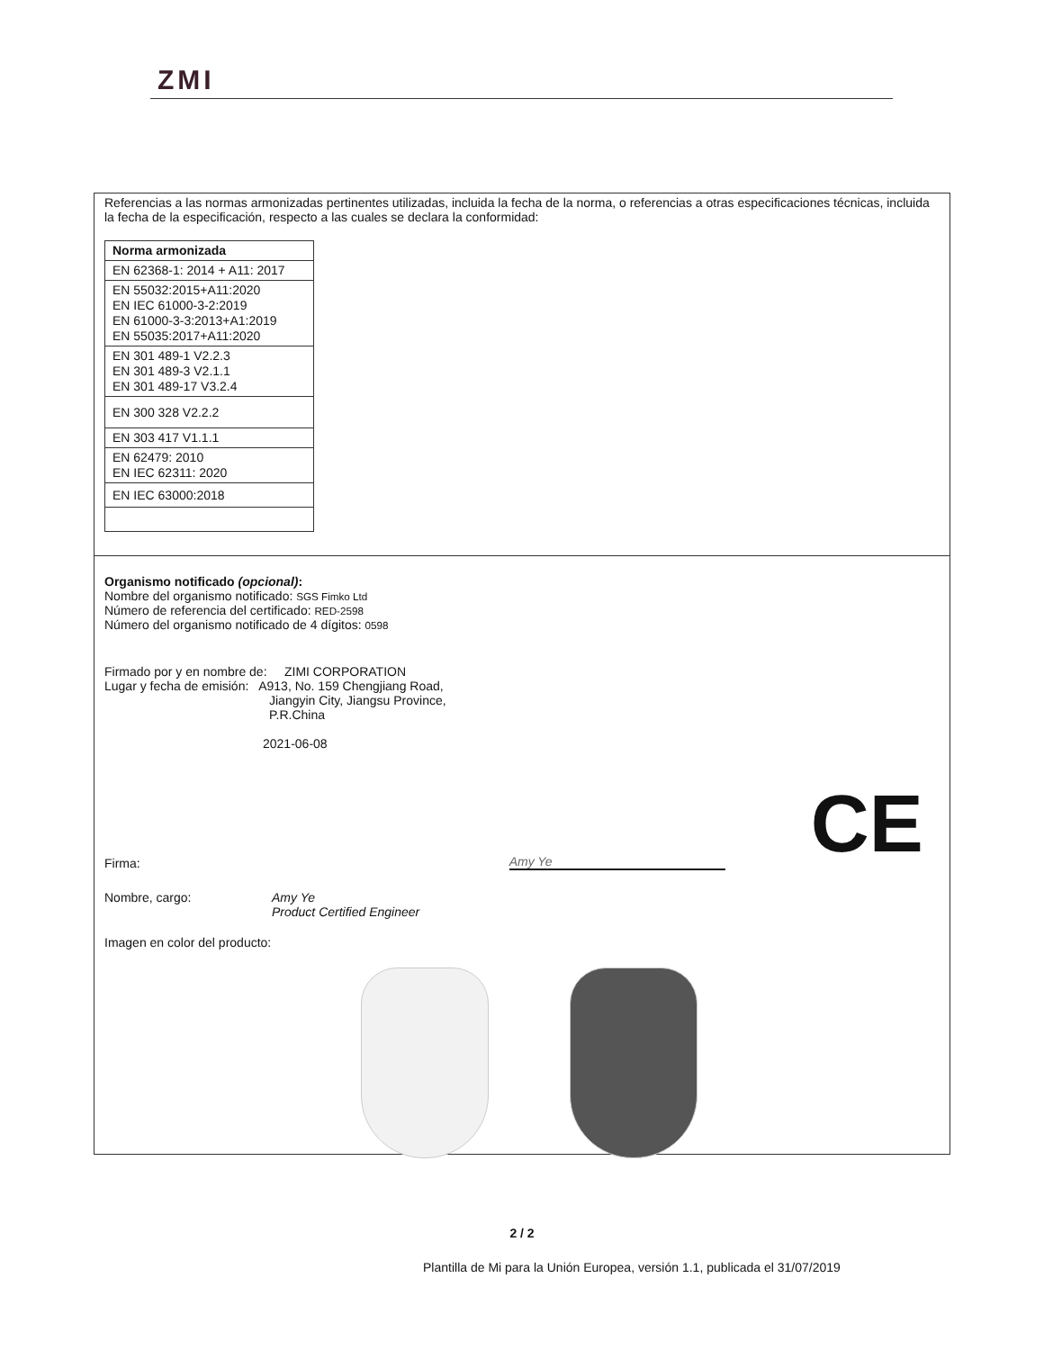ZMI
Referencias a las normas armonizadas pertinentes utilizadas, incluida la fecha de la norma, o referencias a otras especificaciones técnicas, incluida la fecha de la especificación, respecto a las cuales se declara la conformidad:
| Norma armonizada |
| EN 62368-1: 2014 + A11: 2017 |
| EN 55032:2015+A11:2020 EN IEC 61000-3-2:2019 EN 61000-3-3:2013+A1:2019 EN 55035:2017+A11:2020 |
| EN 301 489-1 V2.2.3 EN 301 489-3 V2.1.1 EN 301 489-17 V3.2.4 |
| EN 300 328 V2.2.2 |
| EN 303 417 V1.1.1 |
| EN 62479: 2010 EN IEC 62311: 2020 |
| EN IEC 63000:2018 |
Organismo notificado (opcional):
Nombre del organismo notificado: SGS Fimko Ltd
Número de referencia del certificado: RED-2598
Número del organismo notificado de 4 dígitos: 0598
Firmado por y en nombre de: ZIMI CORPORATION
Lugar y fecha de emisión: A913, No. 159 Chengjiang Road,
Jiangyin City, Jiangsu Province,
P.R.China
2021-06-08
Firma: Amy Ye CE
Nombre, cargo: Amy Ye
Product Certified Engineer
Imagen en color del producto:
2 / 2
Plantilla de Mi para la Unión Europea, versión 1.1, publicada el 31/07/2019